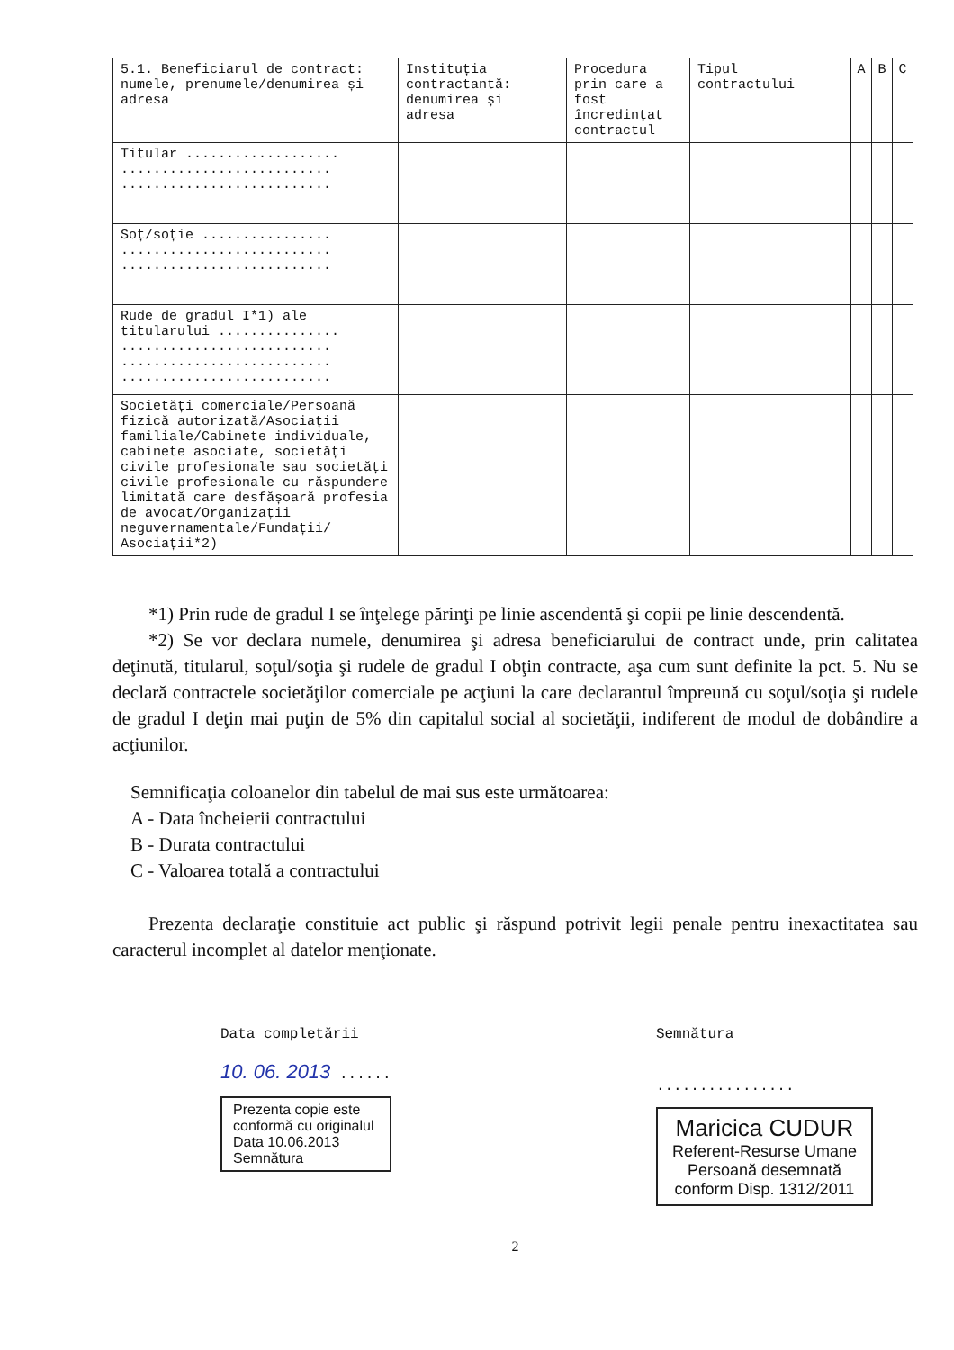| 5.1. Beneficiarul de contract: numele, prenumele/denumirea și adresa | Instituția contractantă: denumirea și adresa | Procedura prin care a fost încredințat contractul | Tipul contractului | A | B | C |
| --- | --- | --- | --- | --- | --- | --- |
| Titular ................... .......................... .......................... | | | | | | |
| Soț/soție ................ .......................... .......................... | | | | | | |
| Rude de gradul I*1) ale titularului ............... .......................... .......................... .......................... | | | | | | |
| Societăți comerciale/Persoană fizică autorizată/Asociații familiale/Cabinete individuale, cabinete asociate, societăți civile profesionale sau societăți civile profesionale cu răspundere limitată care desfășoară profesia de avocat/Organizații neguvernamentale/Fundații/ Asociații*2) | | | | | | |
*1) Prin rude de gradul I se înţelege părinţi pe linie ascendentă şi copii pe linie descendentă.
*2) Se vor declara numele, denumirea şi adresa beneficiarului de contract unde, prin calitatea deţinută, titularul, soţul/soţia şi rudele de gradul I obţin contracte, aşa cum sunt definite la pct. 5. Nu se declară contractele societăţilor comerciale pe acţiuni la care declarantul împreună cu soţul/soţia şi rudele de gradul I deţin mai puţin de 5% din capitalul social al societăţii, indiferent de modul de dobândire a acţiunilor.
Semnificaţia coloanelor din tabelul de mai sus este următoarea:
A - Data încheierii contractului
B - Durata contractului
C - Valoarea totală a contractului
Prezenta declaraţie constituie act public şi răspund potrivit legii penale pentru inexactitatea sau caracterul incomplet al datelor menţionate.
Data completării
10. 06. 2013 ......
Prezenta copie este
conformă cu originalul
Data 10.06.2013
Semnătura
Semnătura
................
Maricica CUDUR
Referent-Resurse Umane
Persoană desemnată
conform Disp. 1312/2011
2